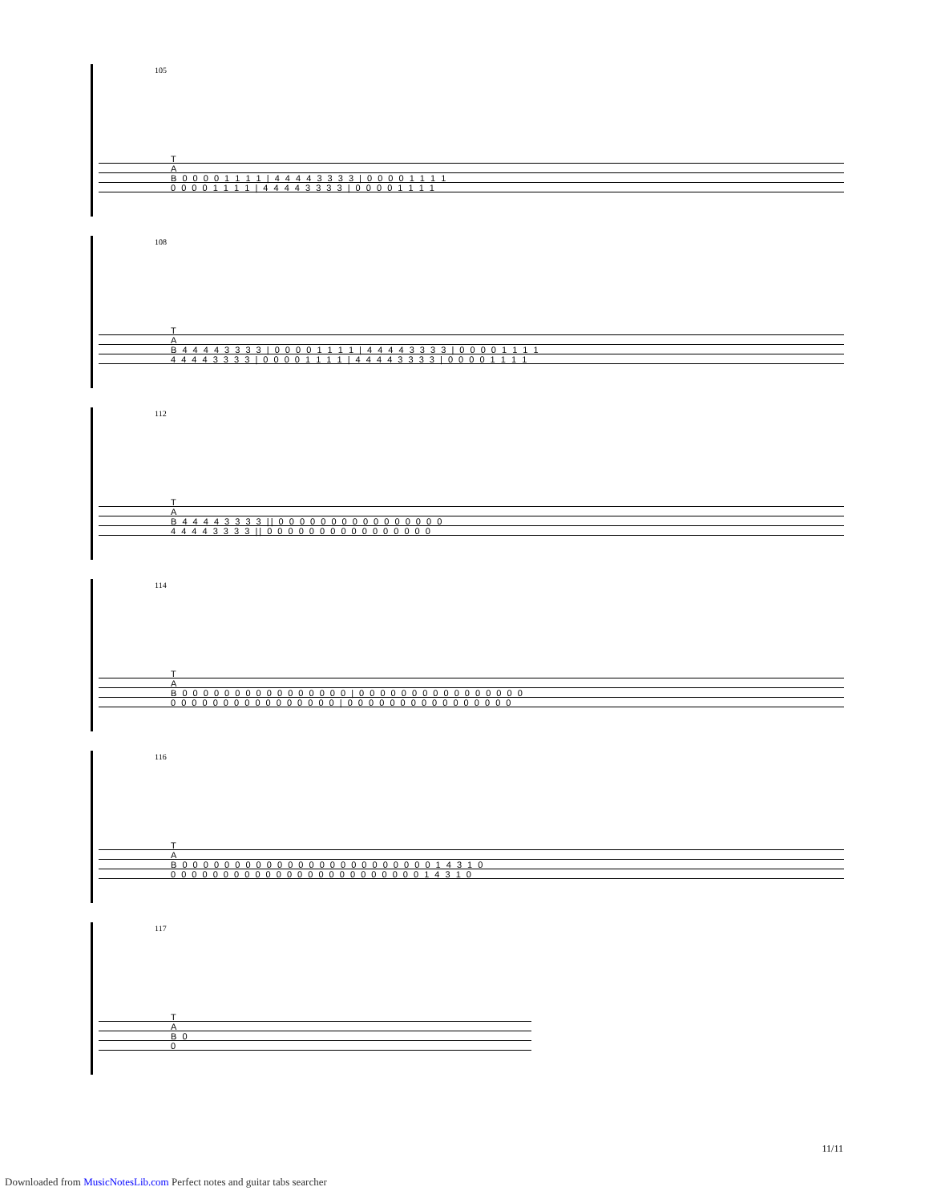105
T
A
B 0 0 0 0 1 1 1 1 | 4 4 4 4 3 3 3 3 | 0 0 0 0 1 1 1 1
0 0 0 0 1 1 1 1 | 4 4 4 4 3 3 3 3 | 0 0 0 0 1 1 1 1
108
T
A
B 4 4 4 4 3 3 3 3 | 0 0 0 0 1 1 1 1 | 4 4 4 4 3 3 3 3 | 0 0 0 0 1 1 1 1
4 4 4 4 3 3 3 3 | 0 0 0 0 1 1 1 1 | 4 4 4 4 3 3 3 3 | 0 0 0 0 1 1 1 1
112
T
A
B 4 4 4 4 3 3 3 3 || 0 0 0 0 0 0 0 0 0 0 0 0 0 0 0 0
4 4 4 4 3 3 3 3 || 0 0 0 0 0 0 0 0 0 0 0 0 0 0 0 0
114
T
A
B 0 0 0 0 0 0 0 0 0 0 0 0 0 0 0 0 | 0 0 0 0 0 0 0 0 0 0 0 0 0 0 0 0
0 0 0 0 0 0 0 0 0 0 0 0 0 0 0 0 | 0 0 0 0 0 0 0 0 0 0 0 0 0 0 0 0
116
T
A
B 0 0 0 0 0 0 0 0 0 0 0 0 0 0 0 0 0 0 0 0 0 0 0 0 1 4 3 1 0
0 0 0 0 0 0 0 0 0 0 0 0 0 0 0 0 0 0 0 0 0 0 0 0 1 4 3 1 0
117
T
A
B 0
0
11/11
Downloaded from MusicNotesLib.com Perfect notes and guitar tabs searcher